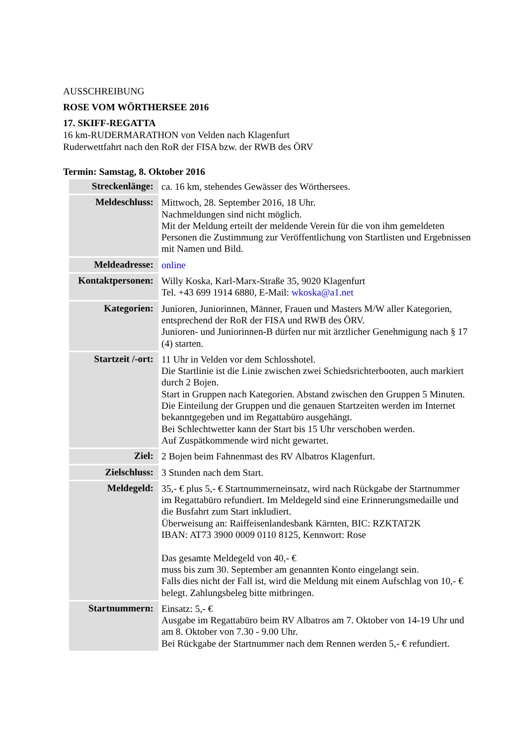AUSSCHREIBUNG
ROSE VOM WÖRTHERSEE 2016
17. SKIFF-REGATTA
16 km-RUDERMARATHON von Velden nach Klagenfurt
Ruderwettfahrt nach den RoR der FISA bzw. der RWB des ÖRV
Termin: Samstag, 8. Oktober 2016
| Streckenlänge: | ca. 16 km, stehendes Gewässer des Wörthersees. |
| Meldeschluss: | Mittwoch, 28. September 2016, 18 Uhr. Nachmeldungen sind nicht möglich. Mit der Meldung erteilt der meldende Verein für die von ihm gemeldeten Personen die Zustimmung zur Veröffentlichung von Startlisten und Ergebnissen mit Namen und Bild. |
| Meldeadresse: | online |
| Kontaktpersonen: | Willy Koska, Karl-Marx-Straße 35, 9020 Klagenfurt Tel. +43 699 1914 6880, E-Mail: wkoska@a1.net |
| Kategorien: | Junioren, Juniorinnen, Männer, Frauen und Masters M/W aller Kategorien, entsprechend der RoR der FISA und RWB des ÖRV. Junioren- und Juniorinnen-B dürfen nur mit ärztlicher Genehmigung nach § 17 (4) starten. |
| Startzeit /-ort: | 11 Uhr in Velden vor dem Schlosshotel. Die Startlinie ist die Linie zwischen zwei Schiedsrichterbooten, auch markiert durch 2 Bojen. Start in Gruppen nach Kategorien. Abstand zwischen den Gruppen 5 Minuten. Die Einteilung der Gruppen und die genauen Startzeiten werden im Internet bekanntgegeben und im Regattabüro ausgehängt. Bei Schlechtwetter kann der Start bis 15 Uhr verschoben werden. Auf Zuspätkommende wird nicht gewartet. |
| Ziel: | 2 Bojen beim Fahnenmast des RV Albatros Klagenfurt. |
| Zielschluss: | 3 Stunden nach dem Start. |
| Meldegeld: | 35,- € plus 5,- € Startnummerneinsatz, wird nach Rückgabe der Startnummer im Regattabüro refundiert. Im Meldegeld sind eine Erinnerungsmedaille und die Busfahrt zum Start inkludiert. Überweisung an: Raiffeisenlandesbank Kärnten, BIC: RZKTAT2K IBAN: AT73 3900 0009 0110 8125, Kennwort: Rose Das gesamte Meldegeld von 40,- € muss bis zum 30. September am genannten Konto eingelangt sein. Falls dies nicht der Fall ist, wird die Meldung mit einem Aufschlag von 10,- € belegt. Zahlungsbeleg bitte mitbringen. |
| Startnummern: | Einsatz: 5,- € Ausgabe im Regattabüro beim RV Albatros am 7. Oktober von 14-19 Uhr und am 8. Oktober von 7.30 - 9.00 Uhr. Bei Rückgabe der Startnummer nach dem Rennen werden 5,- € refundiert. |